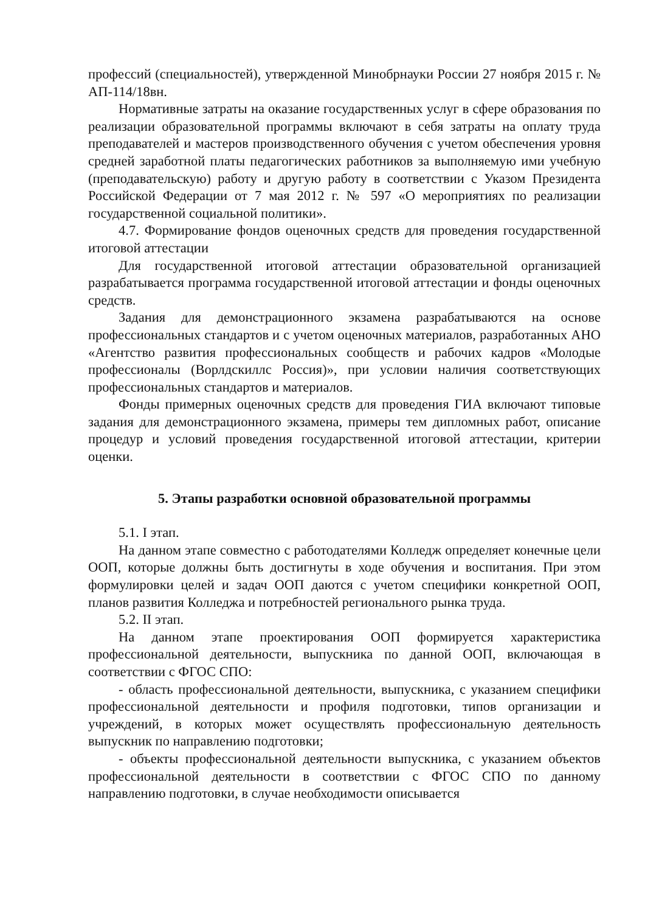профессий (специальностей), утвержденной Минобрнауки России 27 ноября 2015 г. № АП-114/18вн.
Нормативные затраты на оказание государственных услуг в сфере образования по реализации образовательной программы включают в себя затраты на оплату труда преподавателей и мастеров производственного обучения с учетом обеспечения уровня средней заработной платы педагогических работников за выполняемую ими учебную (преподавательскую) работу и другую работу в соответствии с Указом Президента Российской Федерации от 7 мая 2012 г. № 597 «О мероприятиях по реализации государственной социальной политики».
4.7. Формирование фондов оценочных средств для проведения государственной итоговой аттестации
Для государственной итоговой аттестации образовательной организацией разрабатывается программа государственной итоговой аттестации и фонды оценочных средств.
Задания для демонстрационного экзамена разрабатываются на основе профессиональных стандартов и с учетом оценочных материалов, разработанных АНО «Агентство развития профессиональных сообществ и рабочих кадров «Молодые профессионалы (Ворлдскиллс Россия)», при условии наличия соответствующих профессиональных стандартов и материалов.
Фонды примерных оценочных средств для проведения ГИА включают типовые задания для демонстрационного экзамена, примеры тем дипломных работ, описание процедур и условий проведения государственной итоговой аттестации, критерии оценки.
5. Этапы разработки основной образовательной программы
5.1. I этап.
На данном этапе совместно с работодателями Колледж определяет конечные цели ООП, которые должны быть достигнуты в ходе обучения и воспитания. При этом формулировки целей и задач ООП даются с учетом специфики конкретной ООП, планов развития Колледжа и потребностей регионального рынка труда.
5.2. II этап.
На данном этапе проектирования ООП формируется характеристика профессиональной деятельности, выпускника по данной ООП, включающая в соответствии с ФГОС СПО:
- область профессиональной деятельности, выпускника, с указанием специфики профессиональной деятельности и профиля подготовки, типов организации и учреждений, в которых может осуществлять профессиональную деятельность выпускник по направлению подготовки;
- объекты профессиональной деятельности выпускника, с указанием объектов профессиональной деятельности в соответствии с ФГОС СПО по данному направлению подготовки, в случае необходимости описывается